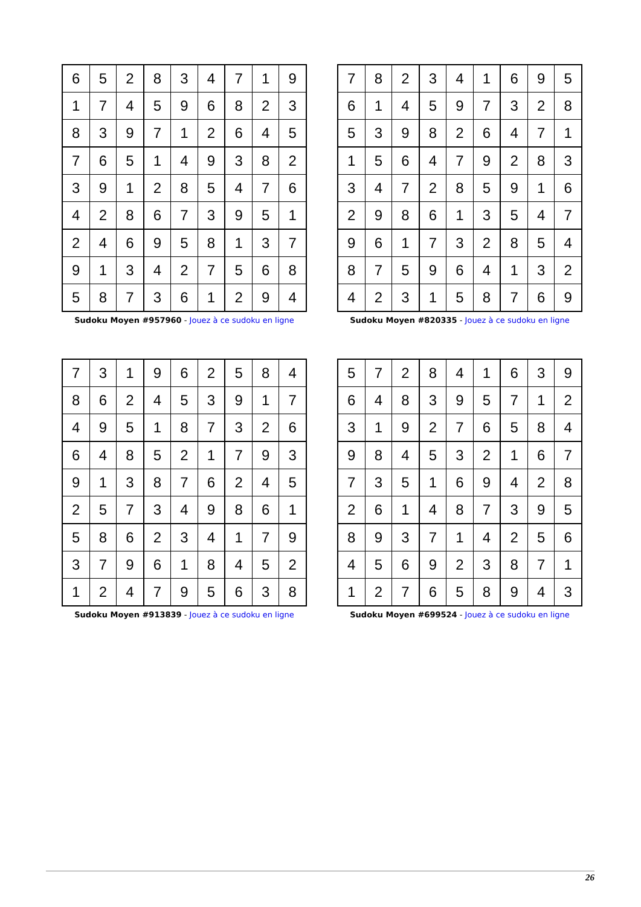| 6 | 5 | 2 | 8 | 3 | 4 | 7 | 1 | 9 |
| 1 | 7 | 4 | 5 | 9 | 6 | 8 | 2 | 3 |
| 8 | 3 | 9 | 7 | 1 | 2 | 6 | 4 | 5 |
| 7 | 6 | 5 | 1 | 4 | 9 | 3 | 8 | 2 |
| 3 | 9 | 1 | 2 | 8 | 5 | 4 | 7 | 6 |
| 4 | 2 | 8 | 6 | 7 | 3 | 9 | 5 | 1 |
| 2 | 4 | 6 | 9 | 5 | 8 | 1 | 3 | 7 |
| 9 | 1 | 3 | 4 | 2 | 7 | 5 | 6 | 8 |
| 5 | 8 | 7 | 3 | 6 | 1 | 2 | 9 | 4 |
Sudoku Moyen #957960 - Jouez à ce sudoku en ligne
| 7 | 8 | 2 | 3 | 4 | 1 | 6 | 9 | 5 |
| 6 | 1 | 4 | 5 | 9 | 7 | 3 | 2 | 8 |
| 5 | 3 | 9 | 8 | 2 | 6 | 4 | 7 | 1 |
| 1 | 5 | 6 | 4 | 7 | 9 | 2 | 8 | 3 |
| 3 | 4 | 7 | 2 | 8 | 5 | 9 | 1 | 6 |
| 2 | 9 | 8 | 6 | 1 | 3 | 5 | 4 | 7 |
| 9 | 6 | 1 | 7 | 3 | 2 | 8 | 5 | 4 |
| 8 | 7 | 5 | 9 | 6 | 4 | 1 | 3 | 2 |
| 4 | 2 | 3 | 1 | 5 | 8 | 7 | 6 | 9 |
Sudoku Moyen #820335 - Jouez à ce sudoku en ligne
| 7 | 3 | 1 | 9 | 6 | 2 | 5 | 8 | 4 |
| 8 | 6 | 2 | 4 | 5 | 3 | 9 | 1 | 7 |
| 4 | 9 | 5 | 1 | 8 | 7 | 3 | 2 | 6 |
| 6 | 4 | 8 | 5 | 2 | 1 | 7 | 9 | 3 |
| 9 | 1 | 3 | 8 | 7 | 6 | 2 | 4 | 5 |
| 2 | 5 | 7 | 3 | 4 | 9 | 8 | 6 | 1 |
| 5 | 8 | 6 | 2 | 3 | 4 | 1 | 7 | 9 |
| 3 | 7 | 9 | 6 | 1 | 8 | 4 | 5 | 2 |
| 1 | 2 | 4 | 7 | 9 | 5 | 6 | 3 | 8 |
Sudoku Moyen #913839 - Jouez à ce sudoku en ligne
| 5 | 7 | 2 | 8 | 4 | 1 | 6 | 3 | 9 |
| 6 | 4 | 8 | 3 | 9 | 5 | 7 | 1 | 2 |
| 3 | 1 | 9 | 2 | 7 | 6 | 5 | 8 | 4 |
| 9 | 8 | 4 | 5 | 3 | 2 | 1 | 6 | 7 |
| 7 | 3 | 5 | 1 | 6 | 9 | 4 | 2 | 8 |
| 2 | 6 | 1 | 4 | 8 | 7 | 3 | 9 | 5 |
| 8 | 9 | 3 | 7 | 1 | 4 | 2 | 5 | 6 |
| 4 | 5 | 6 | 9 | 2 | 3 | 8 | 7 | 1 |
| 1 | 2 | 7 | 6 | 5 | 8 | 9 | 4 | 3 |
Sudoku Moyen #699524 - Jouez à ce sudoku en ligne
26